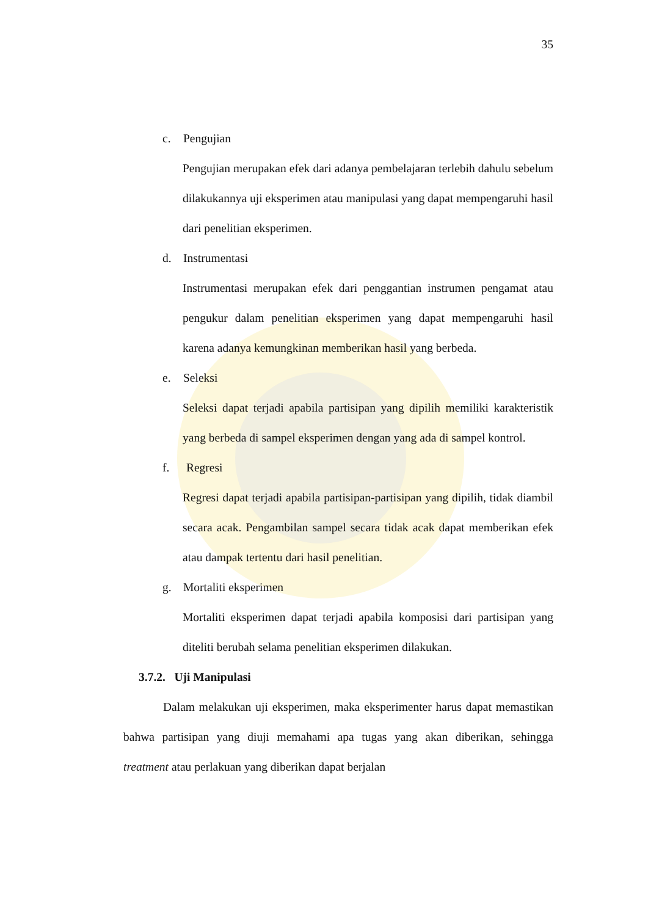35
c. Pengujian
Pengujian merupakan efek dari adanya pembelajaran terlebih dahulu sebelum dilakukannya uji eksperimen atau manipulasi yang dapat mempengaruhi hasil dari penelitian eksperimen.
d. Instrumentasi
Instrumentasi merupakan efek dari penggantian instrumen pengamat atau pengukur dalam penelitian eksperimen yang dapat mempengaruhi hasil karena adanya kemungkinan memberikan hasil yang berbeda.
e. Seleksi
Seleksi dapat terjadi apabila partisipan yang dipilih memiliki karakteristik yang berbeda di sampel eksperimen dengan yang ada di sampel kontrol.
f. Regresi
Regresi dapat terjadi apabila partisipan-partisipan yang dipilih, tidak diambil secara acak. Pengambilan sampel secara tidak acak dapat memberikan efek atau dampak tertentu dari hasil penelitian.
g. Mortaliti eksperimen
Mortaliti eksperimen dapat terjadi apabila komposisi dari partisipan yang diteliti berubah selama penelitian eksperimen dilakukan.
3.7.2. Uji Manipulasi
Dalam melakukan uji eksperimen, maka eksperimenter harus dapat memastikan bahwa partisipan yang diuji memahami apa tugas yang akan diberikan, sehingga treatment atau perlakuan yang diberikan dapat berjalan